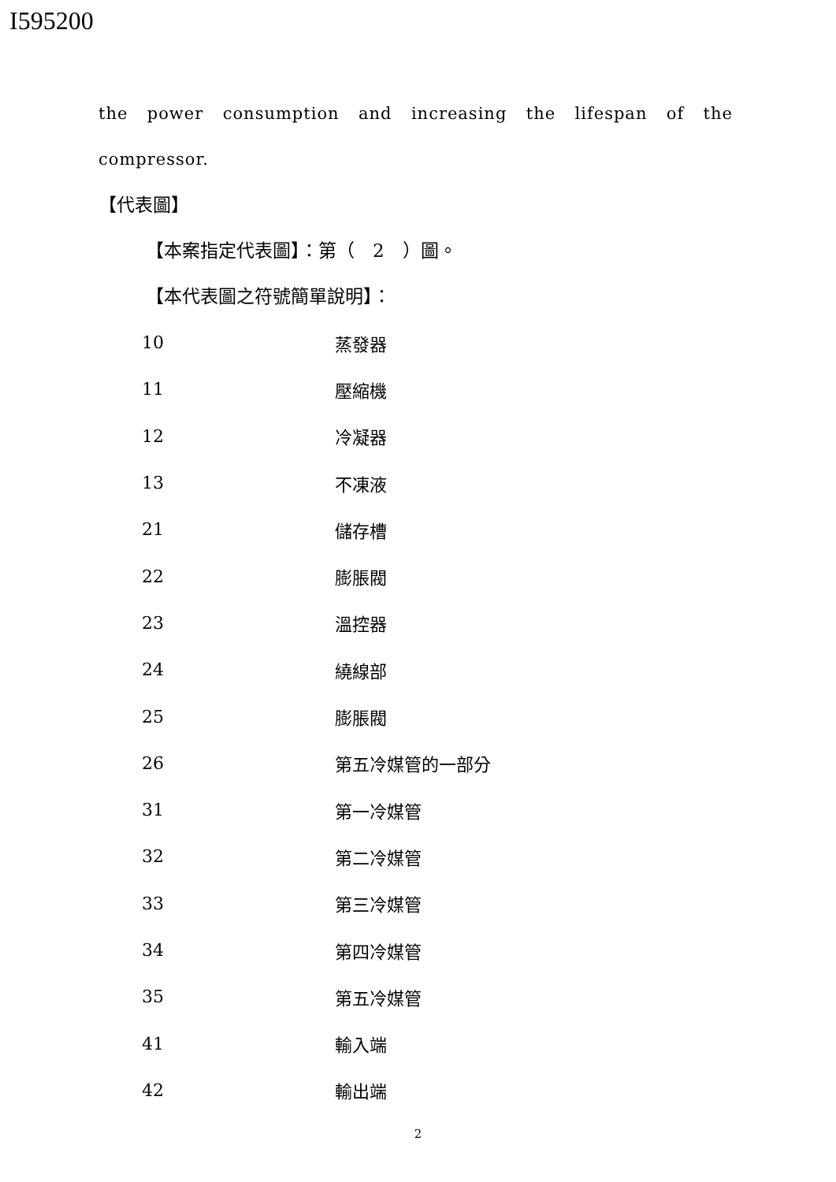I595200
the power consumption and increasing the lifespan of the
compressor.
【代表圖】
【本案指定代表圖】：第（　2　）圖。
【本代表圖之符號簡單說明】：
| 10 | 蒸發器 |
| 11 | 壓縮機 |
| 12 | 冷凝器 |
| 13 | 不凍液 |
| 21 | 儲存槽 |
| 22 | 膨脹閥 |
| 23 | 溫控器 |
| 24 | 繞線部 |
| 25 | 膨脹閥 |
| 26 | 第五冷媒管的一部分 |
| 31 | 第一冷媒管 |
| 32 | 第二冷媒管 |
| 33 | 第三冷媒管 |
| 34 | 第四冷媒管 |
| 35 | 第五冷媒管 |
| 41 | 輸入端 |
| 42 | 輸出端 |
2